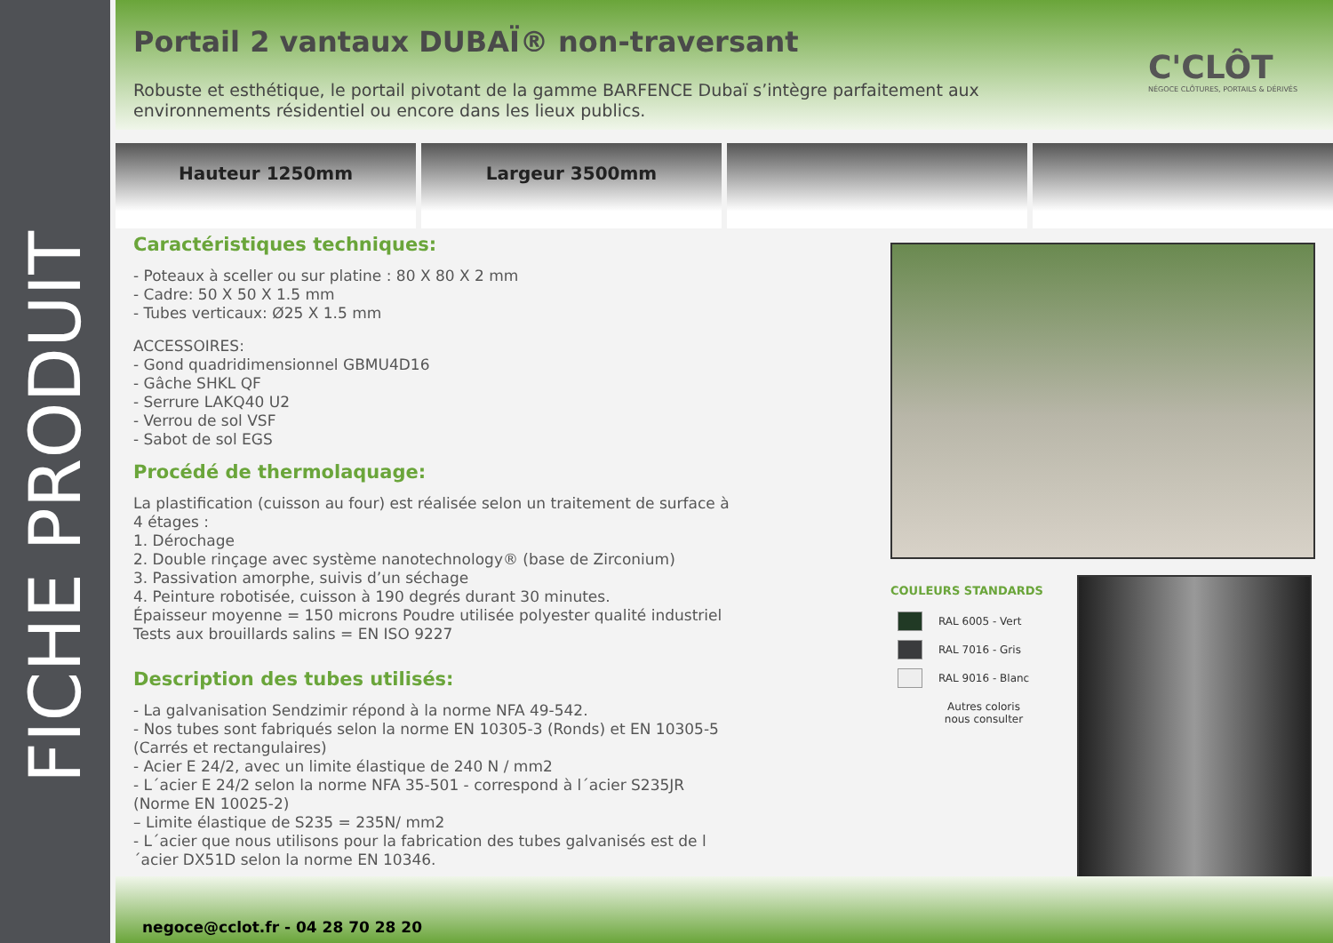FICHE PRODUIT
Portail 2 vantaux DUBAÏ® non-traversant
C'CLÔT
NÉGOCE CLÔTURES, PORTAILS & DÉRIVÉS
Robuste et esthétique, le portail pivotant de la gamme BARFENCE Dubaï s’intègre parfaitement aux environnements résidentiel ou encore dans les lieux publics.
Hauteur 1250mm Largeur 3500mm
Caractéristiques techniques:
- Poteaux à sceller ou sur platine : 80 X 80 X 2 mm
- Cadre: 50 X 50 X 1.5 mm
- Tubes verticaux: Ø25 X 1.5 mm
ACCESSOIRES:
- Gond quadridimensionnel GBMU4D16
- Gâche SHKL QF
- Serrure LAKQ40 U2
- Verrou de sol VSF
- Sabot de sol EGS
Procédé de thermolaquage:
La plastification (cuisson au four) est réalisée selon un traitement de surface à 4 étages :
1. Dérochage
2. Double rinçage avec système nanotechnology® (base de Zirconium)
3. Passivation amorphe, suivis d’un séchage
4. Peinture robotisée, cuisson à 190 degrés durant 30 minutes.
Épaisseur moyenne = 150 microns Poudre utilisée polyester qualité industriel
Tests aux brouillards salins = EN ISO 9227
Description des tubes utilisés:
- La galvanisation Sendzimir répond à la norme NFA 49-542.
- Nos tubes sont fabriqués selon la norme EN 10305-3 (Ronds) et EN 10305-5 (Carrés et rectangulaires)
- Acier E 24/2, avec un limite élastique de 240 N / mm2
- L´acier E 24/2 selon la norme NFA 35-501 - correspond à l´acier S235JR (Norme EN 10025-2)
– Limite élastique de S235 = 235N/ mm2
- L´acier que nous utilisons pour la fabrication des tubes galvanisés est de l´acier DX51D selon la norme EN 10346.
COULEURS STANDARDS
RAL 6005 - Vert
RAL 7016 - Gris
RAL 9016 - Blanc
Autres coloris
nous consulter
negoce@cclot.fr - 04 28 70 28 20